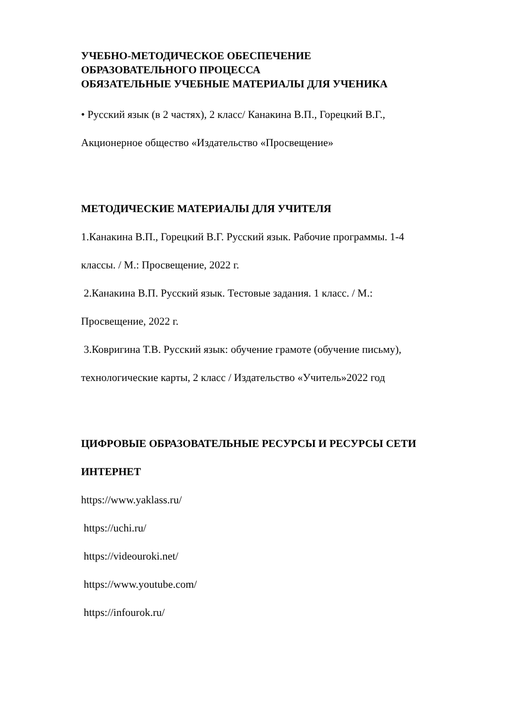УЧЕБНО-МЕТОДИЧЕСКОЕ ОБЕСПЕЧЕНИЕ
ОБРАЗОВАТЕЛЬНОГО ПРОЦЕССА
ОБЯЗАТЕЛЬНЫЕ УЧЕБНЫЕ МАТЕРИАЛЫ ДЛЯ УЧЕНИКА
• Русский язык (в 2 частях), 2 класс/ Канакина В.П., Горецкий В.Г.,
Акционерное общество «Издательство «Просвещение»
МЕТОДИЧЕСКИЕ МАТЕРИАЛЫ ДЛЯ УЧИТЕЛЯ
1.Канакина В.П., Горецкий В.Г. Русский язык. Рабочие программы. 1-4
классы. / М.: Просвещение, 2022 г.
2.Канакина В.П. Русский язык. Тестовые задания. 1 класс. / М.:
Просвещение, 2022 г.
3.Ковригина Т.В. Русский язык: обучение грамоте (обучение письму),
технологические карты, 2 класс / Издательство «Учитель»2022 год
ЦИФРОВЫЕ ОБРАЗОВАТЕЛЬНЫЕ РЕСУРСЫ И РЕСУРСЫ СЕТИ
ИНТЕРНЕТ
https://www.yaklass.ru/
https://uchi.ru/
https://videouroki.net/
https://www.youtube.com/
https://infourok.ru/